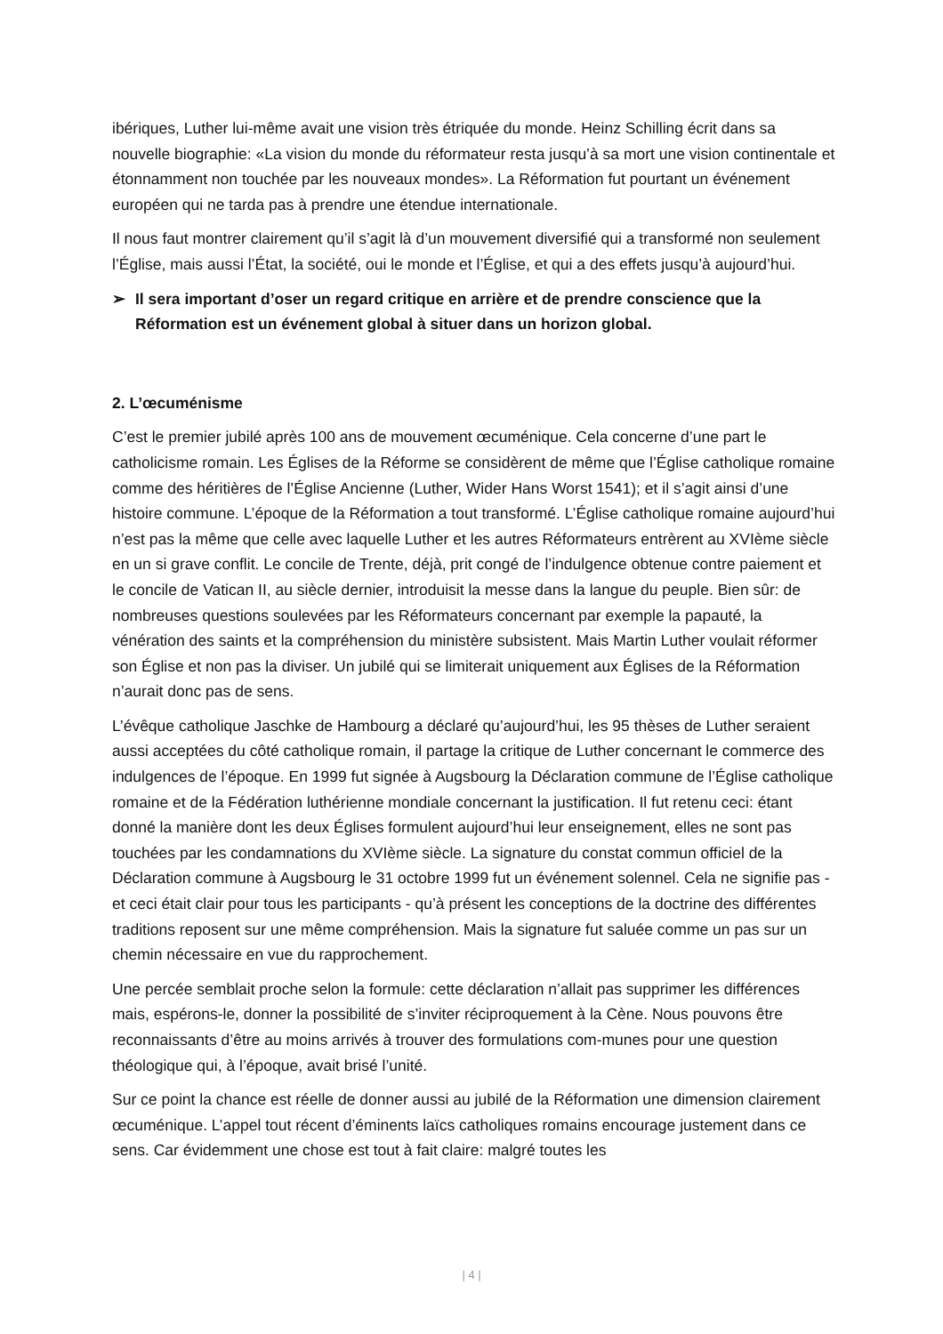ibériques, Luther lui-même avait une vision très étriquée du monde. Heinz Schilling écrit dans sa nouvelle biographie: «La vision du monde du réformateur resta jusqu’à sa mort une vision continentale et étonnamment non touchée par les nouveaux mondes». La Réformation fut pourtant un événement européen qui ne tarda pas à prendre une étendue internationale.
Il nous faut montrer clairement qu’il s’agit là d’un mouvement diversifié qui a transformé non seulement l’Église, mais aussi l’État, la société, oui le monde et l’Église, et qui a des effets jusqu’à aujourd’hui.
➢ Il sera important d’oser un regard critique en arrière et de prendre conscience que la Réformation est un événement global à situer dans un horizon global.
2. L’œcuménisme
C’est le premier jubilé après 100 ans de mouvement œcuménique. Cela concerne d’une part le catholicisme romain. Les Églises de la Réforme se considèrent de même que l’Église catholique romaine comme des héritières de l’Église Ancienne (Luther, Wider Hans Worst 1541); et il s’agit ainsi d’une histoire commune. L’époque de la Réformation a tout transformé. L’Église catholique romaine aujourd’hui n’est pas la même que celle avec laquelle Luther et les autres Réformateurs entrèrent au XVIème siècle en un si grave conflit. Le concile de Trente, déjà, prit congé de l’indulgence obtenue contre paiement et le concile de Vatican II, au siècle dernier, introduisit la messe dans la langue du peuple. Bien sûr: de nombreuses questions soulevées par les Réformateurs concernant par exemple la papauté, la vénération des saints et la compréhension du ministère subsistent. Mais Martin Luther voulait réformer son Église et non pas la diviser. Un jubilé qui se limiterait uniquement aux Églises de la Réformation n’aurait donc pas de sens.
L’évêque catholique Jaschke de Hambourg a déclaré qu’aujourd’hui, les 95 thèses de Luther seraient aussi acceptées du côté catholique romain, il partage la critique de Luther concernant le commerce des indulgences de l’époque. En 1999 fut signée à Augsbourg la Déclaration commune de l’Église catholique romaine et de la Fédération luthérienne mondiale concernant la justification. Il fut retenu ceci: étant donné la manière dont les deux Églises formulent aujourd’hui leur enseignement, elles ne sont pas touchées par les condamnations du XVIème siècle. La signature du constat commun officiel de la Déclaration commune à Augsbourg le 31 octobre 1999 fut un événement solennel. Cela ne signifie pas - et ceci était clair pour tous les participants - qu’à présent les conceptions de la doctrine des différentes traditions reposent sur une même compréhension. Mais la signature fut saluée comme un pas sur un chemin nécessaire en vue du rapprochement.
Une percée semblait proche selon la formule: cette déclaration n’allait pas supprimer les différences mais, espérons-le, donner la possibilité de s’inviter réciproquement à la Cène. Nous pouvons être reconnaissants d’être au moins arrivés à trouver des formulations com-munes pour une question théologique qui, à l’époque, avait brisé l’unité.
Sur ce point la chance est réelle de donner aussi au jubilé de la Réformation une dimension clairement œcuménique. L’appel tout récent d’éminents laïcs catholiques romains encourage justement dans ce sens. Car évidemment une chose est tout à fait claire: malgré toutes les
| 4 |